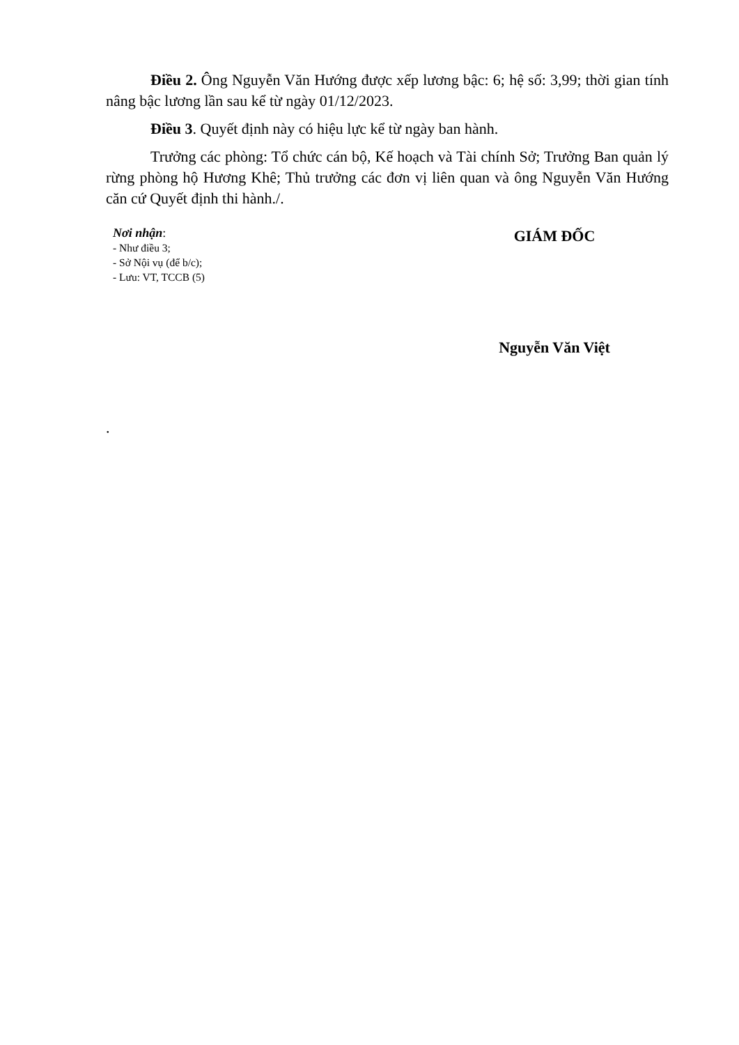Điều 2. Ông Nguyễn Văn Hướng được xếp lương bậc: 6; hệ số: 3,99; thời gian tính nâng bậc lương lần sau kể từ ngày 01/12/2023.
Điều 3. Quyết định này có hiệu lực kể từ ngày ban hành.
Trưởng các phòng: Tổ chức cán bộ, Kế hoạch và Tài chính Sở; Trưởng Ban quản lý rừng phòng hộ Hương Khê; Thủ trưởng các đơn vị liên quan và ông Nguyễn Văn Hướng căn cứ Quyết định thi hành./.
Nơi nhận:
- Như điều 3;
- Sở Nội vụ (để b/c);
- Lưu: VT, TCCB (5)
GIÁM ĐỐC
Nguyễn Văn Việt
.